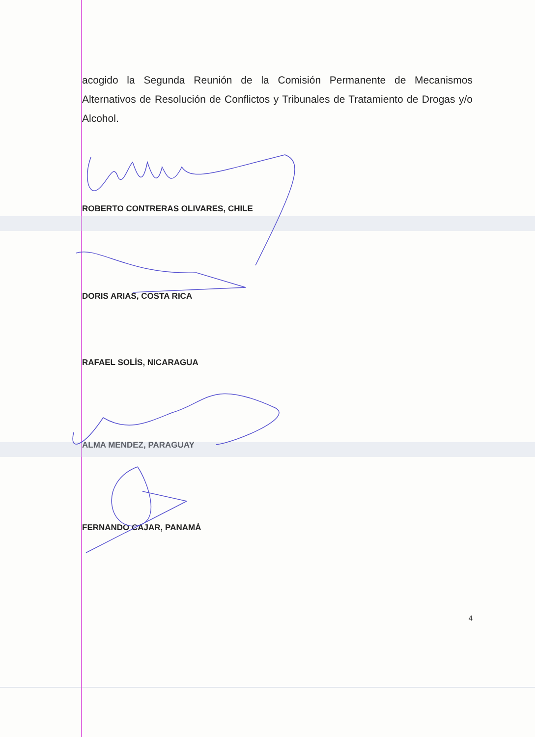acogido la Segunda Reunión de la Comisión Permanente de Mecanismos Alternativos de Resolución de Conflictos y Tribunales de Tratamiento de Drogas y/o Alcohol.
ROBERTO CONTRERAS OLIVARES, CHILE
DORIS ARIAS, COSTA RICA
RAFAEL SOLÍS, NICARAGUA
ALMA MENDEZ, PARAGUAY
FERNANDO CAJAR, PANAMÁ
4